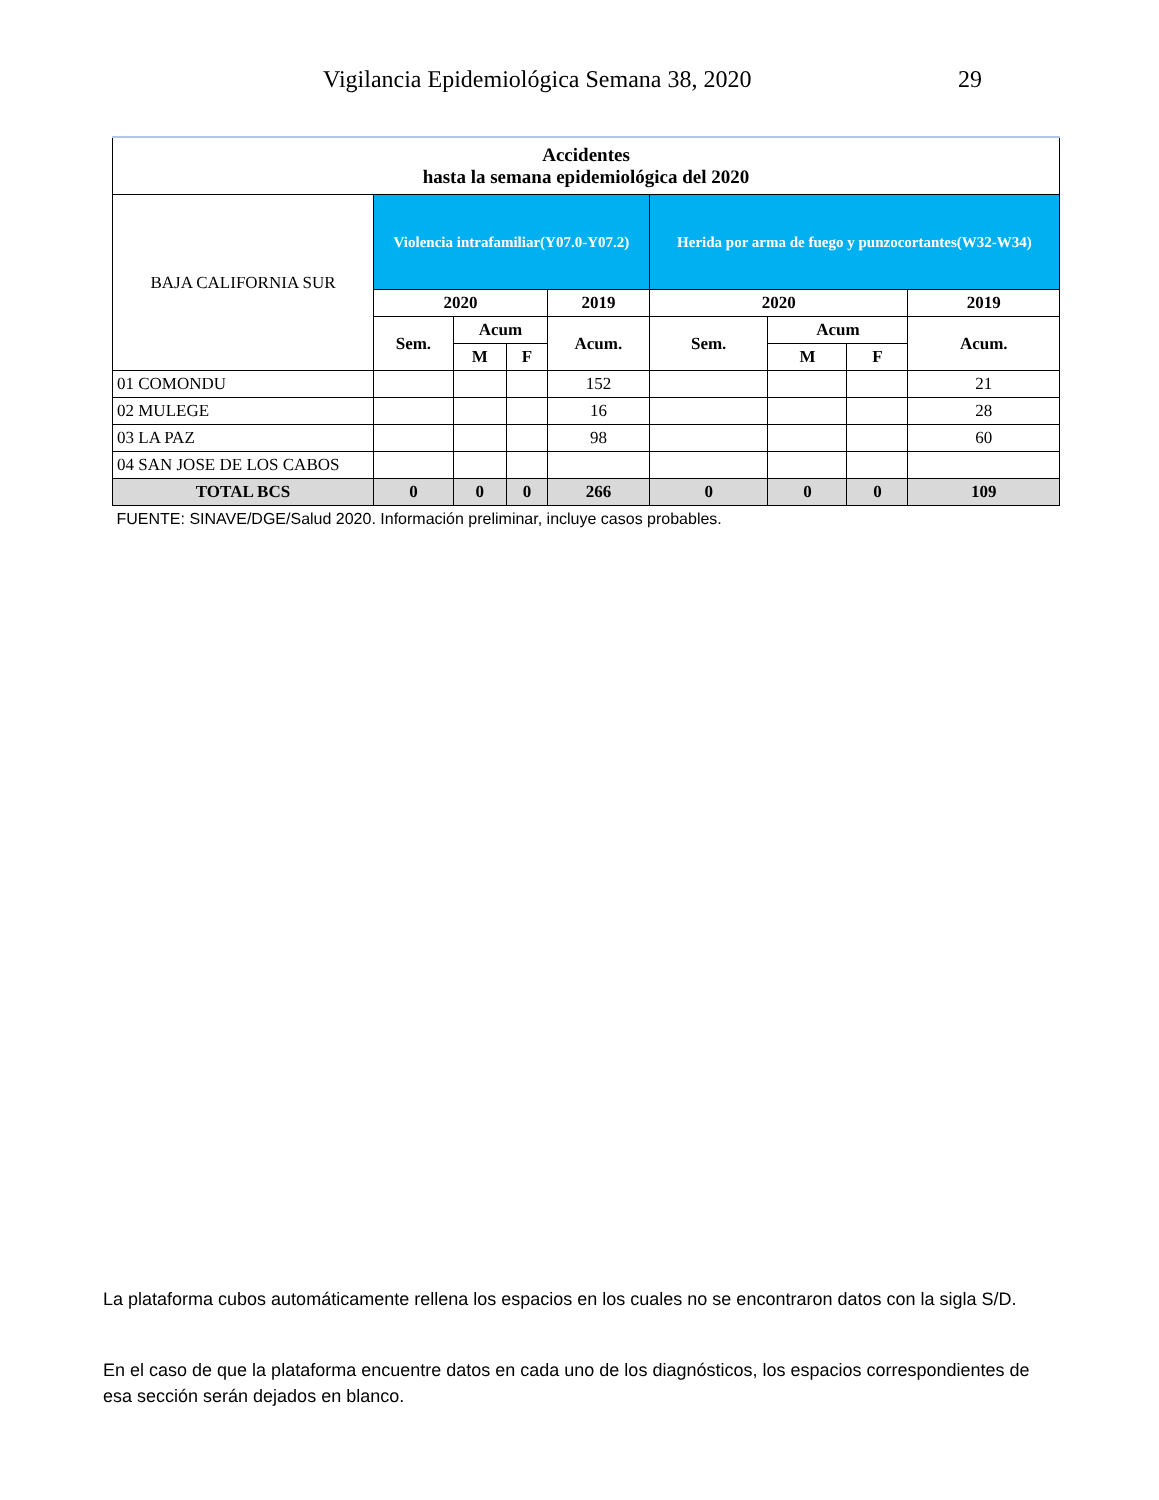Vigilancia Epidemiológica Semana 38, 2020 29
| Accidentes hasta la semana epidemiológica del 2020 | | | | | | | | |
| BAJA CALIFORNIA SUR | Violencia intrafamiliar(Y07.0-Y07.2) | | | | Herida por arma de fuego y punzocortantes(W32-W34) | | | |
| | 2020 | | | 2019 | 2020 | | | 2019 |
| | Sem. | Acum | | Acum. | Sem. | Acum | | Acum. |
| | | M | F | | | M | F | |
| 01 COMONDU | | | | 152 | | | | 21 |
| 02 MULEGE | | | | 16 | | | | 28 |
| 03 LA PAZ | | | | 98 | | | | 60 |
| 04 SAN JOSE DE LOS CABOS | | | | | | | | |
| TOTAL BCS | 0 | 0 | 0 | 266 | 0 | 0 | 0 | 109 |
| FUENTE: SINAVE/DGE/Salud 2020. Información preliminar, incluye casos probables. | | | | | | | | |
La plataforma cubos automáticamente rellena los espacios en los cuales no se encontraron datos con la sigla S/D.
En el caso de que la plataforma encuentre datos en cada uno de los diagnósticos, los espacios correspondientes de esa sección serán dejados en blanco.